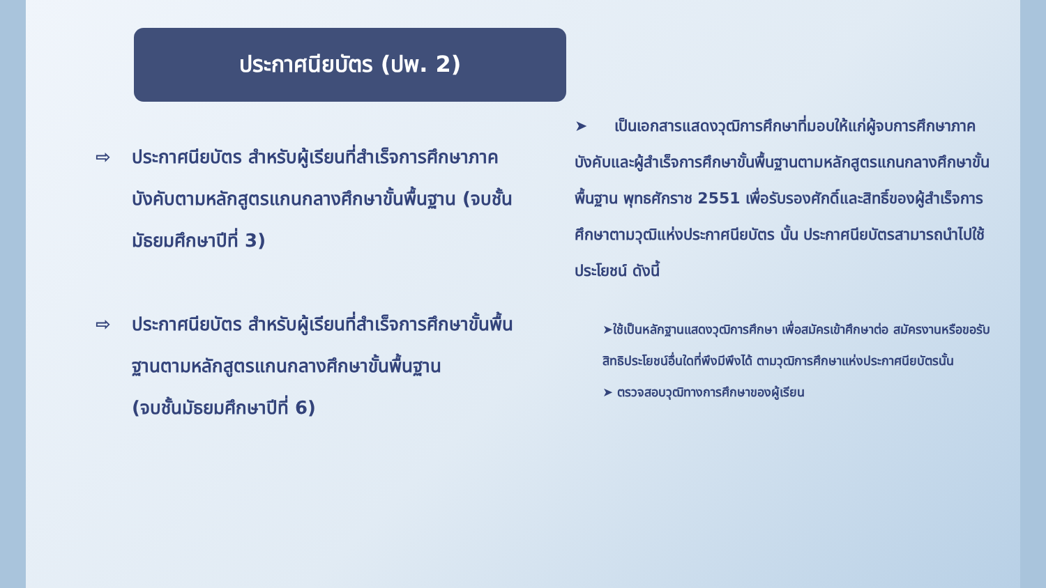ประกาศนียบัตร (ปพ. 2)
⇨ ประกาศนียบัตร สำหรับผู้เรียนที่สำเร็จการศึกษาภาคบังคับตามหลักสูตรแกนกลางศึกษาขั้นพื้นฐาน (จบชั้นมัธยมศึกษาปีที่ 3)
⇨ ประกาศนียบัตร สำหรับผู้เรียนที่สำเร็จการศึกษาขั้นพื้นฐานตามหลักสูตรแกนกลางศึกษาขั้นพื้นฐาน
(จบชั้นมัธยมศึกษาปีที่ 6)
➤ เป็นเอกสารแสดงวุฒิการศึกษาที่มอบให้แก่ผู้จบการศึกษาภาคบังคับและผู้สำเร็จการศึกษาขั้นพื้นฐานตามหลักสูตรแกนกลางศึกษาขั้นพื้นฐาน พุทธศักราช 2551 เพื่อรับรองศักดิ์และสิทธิ์ของผู้สำเร็จการศึกษาตามวุฒิแห่งประกาศนียบัตร นั้น ประกาศนียบัตรสามารถนำไปใช้ประโยชน์ ดังนี้
➤ใช้เป็นหลักฐานแสดงวุฒิการศึกษา เพื่อสมัครเข้าศึกษาต่อ สมัครงานหรือขอรับสิทธิประโยชน์อื่นใดที่พึงมีพึงได้ ตามวุฒิการศึกษาแห่งประกาศนียบัตรนั้น
➤ ตรวจสอบวุฒิทางการศึกษาของผู้เรียน